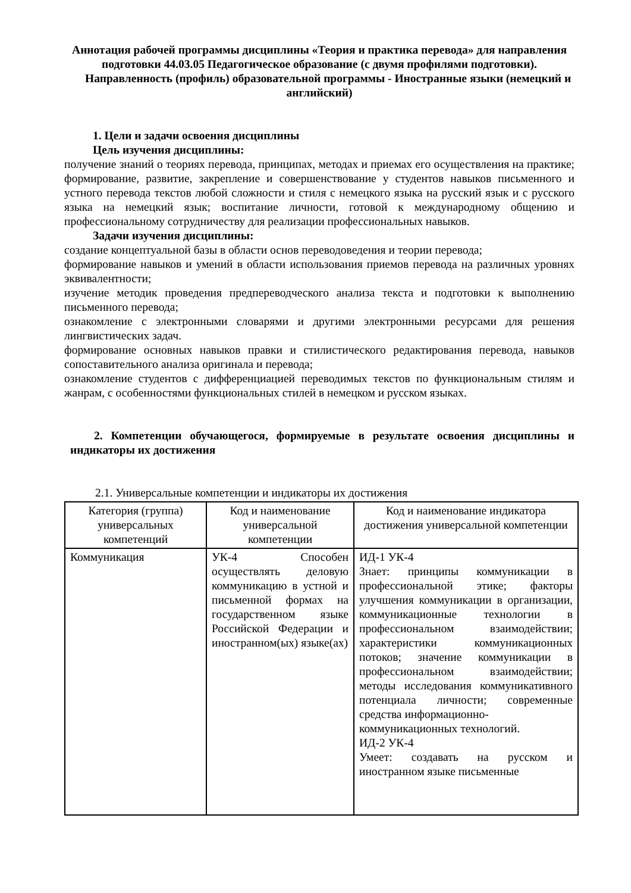Аннотация рабочей программы дисциплины «Теория и практика перевода» для направления подготовки 44.03.05 Педагогическое образование (с двумя профилями подготовки).
Направленность (профиль) образовательной программы - Иностранные языки (немецкий и английский)
1. Цели и задачи освоения дисциплины
Цель изучения дисциплины:
получение знаний о теориях перевода, принципах, методах и приемах его осуществления на практике; формирование, развитие, закрепление и совершенствование у студентов навыков письменного и устного перевода текстов любой сложности и стиля с немецкого языка на русский язык и с русского языка на немецкий язык; воспитание личности, готовой к международному общению и профессиональному сотрудничеству для реализации профессиональных навыков.
Задачи изучения дисциплины:
создание концептуальной базы в области основ переводоведения и теории перевода;
формирование навыков и умений в области использования приемов перевода на различных уровнях эквивалентности;
изучение методик проведения предпереводческого анализа текста и подготовки к выполнению письменного перевода;
ознакомление с электронными словарями и другими электронными ресурсами для решения лингвистических задач.
формирование основных навыков правки и стилистического редактирования перевода, навыков сопоставительного анализа оригинала и перевода;
ознакомление студентов с дифференциацией переводимых текстов по функциональным стилям и жанрам, с особенностями функциональных стилей в немецком и русском языках.
2. Компетенции обучающегося, формируемые в результате освоения дисциплины и индикаторы их достижения
2.1. Универсальные компетенции и индикаторы их достижения
| Категория (группа) универсальных компетенций | Код и наименование универсальной компетенции | Код и наименование индикатора достижения универсальной компетенции |
| --- | --- | --- |
| Коммуникация | УК-4 Способен осуществлять деловую коммуникацию в устной и письменной формах на государственном языке Российской Федерации и иностранном(ых) языке(ах) | ИД-1 УК-4 Знает: принципы коммуникации в профессиональной этике; факторы улучшения коммуникации в организации, коммуникационные технологии в профессиональном взаимодействии; характеристики коммуникационных потоков; значение коммуникации в профессиональном взаимодействии; методы исследования коммуникативного потенциала личности; современные средства информационно- коммуникационных технологий. ИД-2 УК-4 Умеет: создавать на русском и иностранном языке письменные |